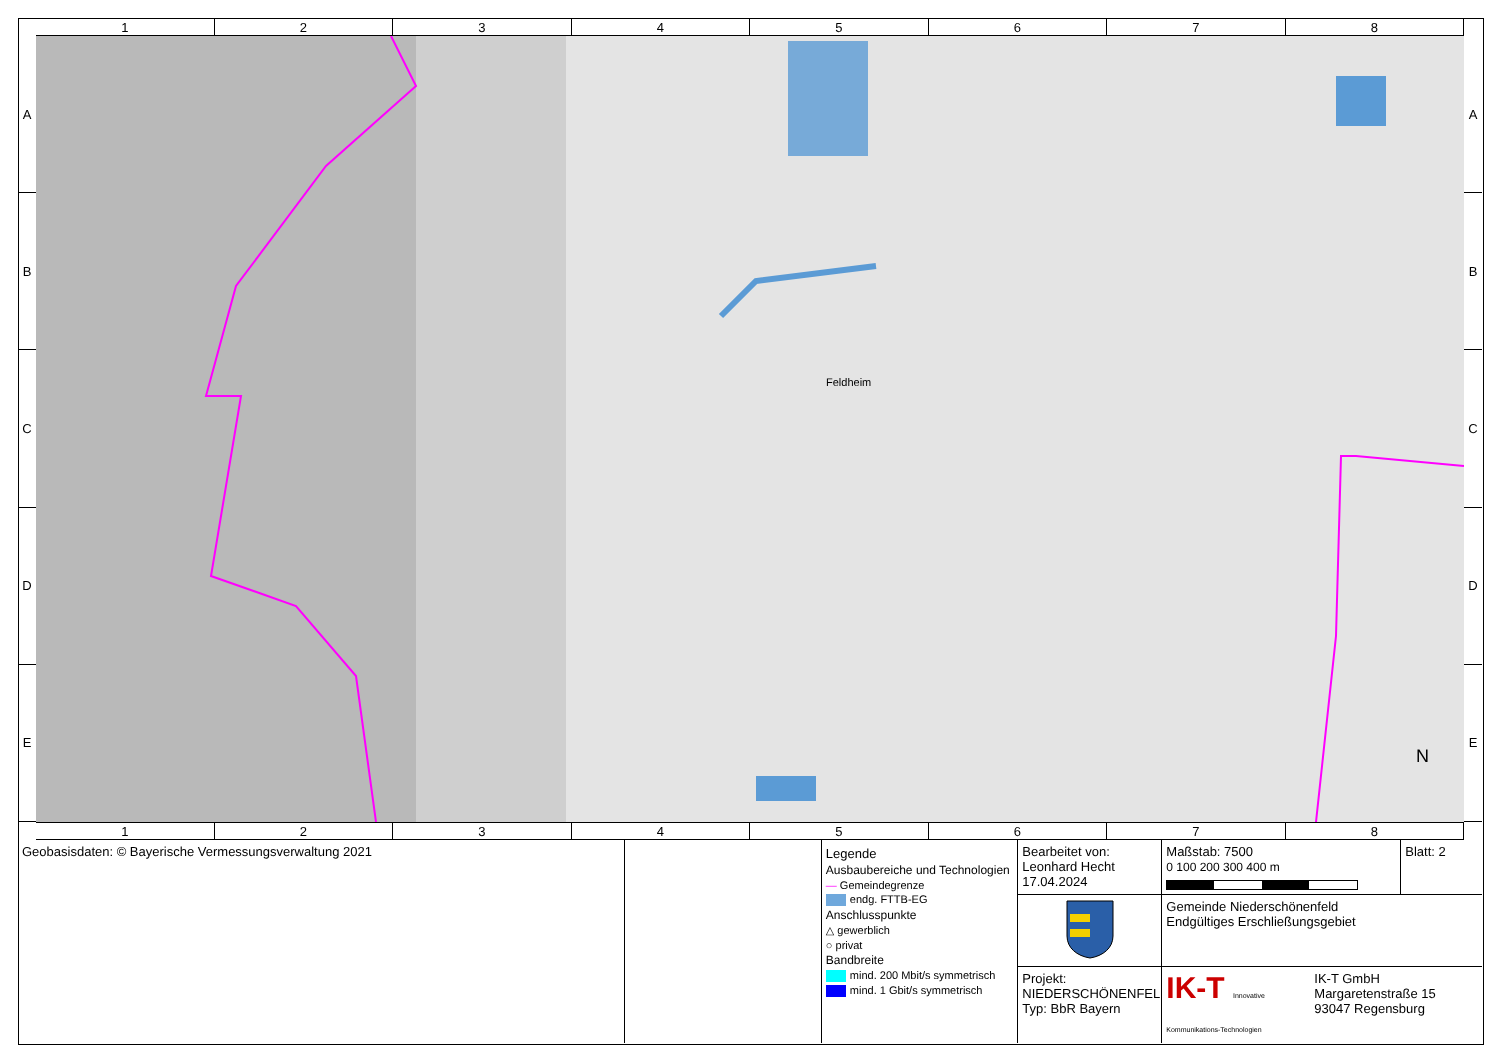1 2 3 4 5 6 7 8
A
B
C
D
E
A
B
C
D
E
Feldheim
N
1 2 3 4 5 6 7 8
Geobasisdaten: © Bayerische Vermessungsverwaltung 2021 Legende
Ausbaubereiche und Technologien
— Gemeindegrenze
endg. FTTB-EG
Anschlusspunkte
△ gewerblich
○ privat
Bandbreite
mind. 200 Mbit/s symmetrisch
mind. 1 Gbit/s symmetrisch
Bearbeitet von:
Leonhard Hecht
17.04.2024
Maßstab: 7500
0 100 200 300 400 m
Blatt: 2
Gemeinde Niederschönenfeld
Endgültiges Erschließungsgebiet
Projekt:
NIEDERSCHÖNENFELD
Typ: BbR Bayern
IK-T Innovative Kommunikations-Technologien
IK-T GmbH
Margaretenstraße 15
93047 Regensburg